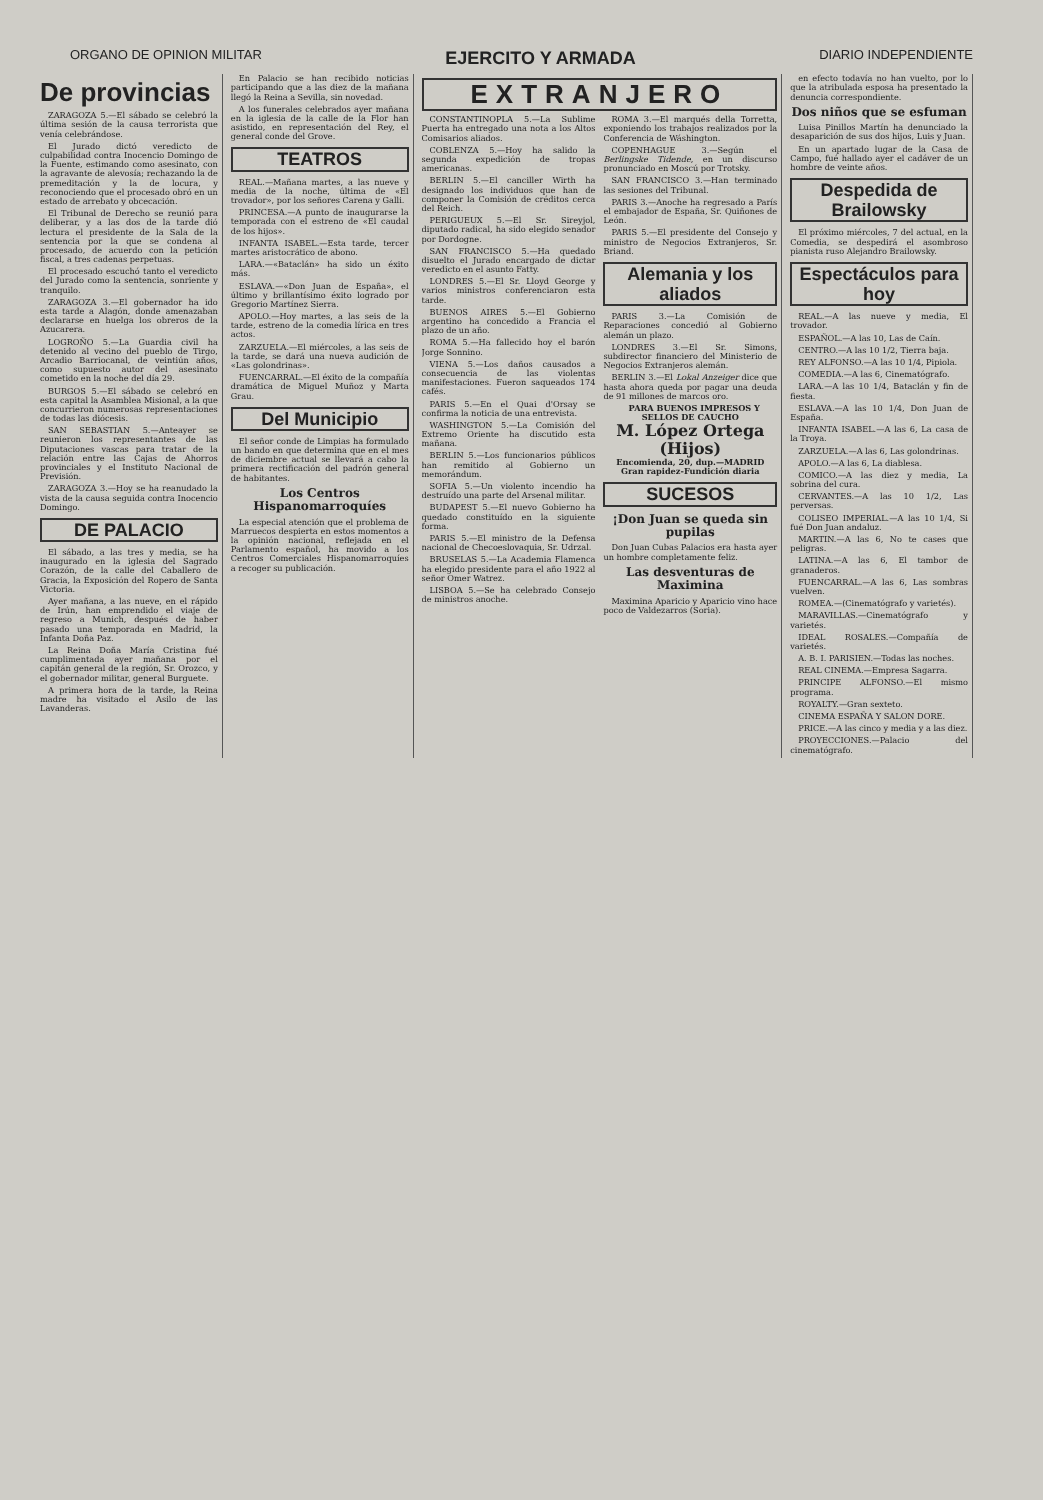ORGANO DE OPINION MILITAR EJERCITO Y ARMADA DIARIO INDEPENDIENTE
De provincias
ZARAGOZA 5.—El sábado se celebró la última sesión de la causa terrorista que venía celebrándose.
El Jurado dictó veredicto de culpabilidad contra Inocencio Domingo de la Fuente, estimando como asesinato, con la agravante de alevosía; rechazando la de premeditación y la de locura, y reconociendo que el procesado obró en un estado de arrebato y obcecación.
El Tribunal de Derecho se reunió para deliberar, y a las dos de la tarde dió lectura el presidente de la Sala de la sentencia por la que se condena al procesado, de acuerdo con la petición fiscal, a tres cadenas perpetuas.
El procesado escuchó tanto el veredicto del Jurado como la sentencia, sonriente y tranquilo.
ZARAGOZA 3.—El gobernador ha ido esta tarde a Alagón, donde amenazaban declararse en huelga los obreros de la Azucarera.
LOGROÑO 5.—La Guardia civil ha detenido al vecino del pueblo de Tirgo, Arcadio Barriocanal, de veintiún años, como supuesto autor del asesinato cometido en la noche del día 29.
BURGOS 5.—El sábado se celebró en esta capital la Asamblea Misional, a la que concurrieron numerosas representaciones de todas las diócesis.
SAN SEBASTIAN 5.—Anteayer se reunieron los representantes de las Diputaciones vascas para tratar de la relación entre las Cajas de Ahorros provinciales y el Instituto Nacional de Previsión.
ZARAGOZA 3.—Hoy se ha reanudado la vista de la causa seguida contra Inocencio Domingo.
DE PALACIO
El sábado, a las tres y media, se ha inaugurado en la iglesia del Sagrado Corazón, de la calle del Caballero de Gracia, la Exposición del Ropero de Santa Victoria.
Ayer mañana, a las nueve, en el rápido de Irún, han emprendido el viaje de regreso a Munich, después de haber pasado una temporada en Madrid, la Infanta Doña Paz.
La Reina Doña María Cristina fué cumplimentada ayer mañana por el capitán general de la región, Sr. Orozco, y el gobernador militar, general Burguete.
A primera hora de la tarde, la Reina madre ha visitado el Asilo de las Lavanderas.
En Palacio se han recibido noticias participando que a las diez de la mañana llegó la Reina a Sevilla, sin novedad.
A los funerales celebrados ayer mañana en la iglesia de la calle de la Flor han asistido, en representación del Rey, el general conde del Grove.
TEATROS
REAL.—Mañana martes, a las nueve y media de la noche, última de «El trovador», por los señores Carena y Galli.
PRINCESA.—A punto de inaugurarse la temporada con el estreno de «El caudal de los hijos».
INFANTA ISABEL.—Esta tarde, tercer martes aristocrático de abono.
LARA.—«Bataclán» ha sido un éxito más.
ESLAVA.—«Don Juan de España», el último y brillantísimo éxito logrado por Gregorio Martínez Sierra.
APOLO.—Hoy martes, a las seis de la tarde, estreno de la comedia lírica en tres actos.
ZARZUELA.—El miércoles, a las seis de la tarde, se dará una nueva audición de «Las golondrinas».
FUENCARRAL.—El éxito de la compañía dramática de Miguel Muñoz y Marta Grau.
Del Municipio
El señor conde de Limpias ha formulado un bando en que determina que en el mes de diciembre actual se llevará a cabo la primera rectificación del padrón general de habitantes.
Los Centros Hispanomarroquíes
La especial atención que el problema de Marruecos despierta en estos momentos a la opinión nacional, reflejada en el Parlamento español, ha movido a los Centros Comerciales Hispanomarroquíes a recoger su publicación.
EXTRANJERO
CONSTANTINOPLA 5.—La Sublime Puerta ha entregado una nota a los Altos Comisarios aliados.
COBLENZA 5.—Hoy ha salido la segunda expedición de tropas americanas.
BERLIN 5.—El canciller Wirth ha designado los individuos que han de componer la Comisión de créditos cerca del Reich.
PERIGUEUX 5.—El Sr. Sireyjol, diputado radical, ha sido elegido senador por Dordogne.
SAN FRANCISCO 5.—Ha quedado disuelto el Jurado encargado de dictar veredicto en el asunto Fatty.
LONDRES 5.—El Sr. Lloyd George y varios ministros conferenciaron esta tarde.
BUENOS AIRES 5.—El Gobierno argentino ha concedido a Francia el plazo de un año.
ROMA 5.—Ha fallecido hoy el barón Jorge Sonnino.
VIENA 5.—Los daños causados a consecuencia de las violentas manifestaciones. Fueron saqueados 174 cafés.
PARIS 5.—En el Quai d'Orsay se confirma la noticia de una entrevista.
WASHINGTON 5.—La Comisión del Extremo Oriente ha discutido esta mañana.
BERLIN 5.—Los funcionarios públicos han remitido al Gobierno un memorándum.
SOFIA 5.—Un violento incendio ha destruído una parte del Arsenal militar.
BUDAPEST 5.—El nuevo Gobierno ha quedado constituído en la siguiente forma.
PARIS 5.—El ministro de la Defensa nacional de Checoeslovaquia, Sr. Udrzal.
BRUSELAS 5.—La Academia Flamenca ha elegido presidente para el año 1922 al señor Omer Watrez.
LISBOA 5.—Se ha celebrado Consejo de ministros anoche.
ROMA 3.—El marqués della Torretta, exponiendo los trabajos realizados por la Conferencia de Wáshington.
COPENHAGUE 3.—Según el Berlingske Tidende, en un discurso pronunciado en Moscú por Trotsky.
SAN FRANCISCO 3.—Han terminado las sesiones del Tribunal.
PARIS 3.—Anoche ha regresado a París el embajador de España, Sr. Quiñones de León.
PARIS 5.—El presidente del Consejo y ministro de Negocios Extranjeros, Sr. Briand.
Alemania y los aliados
PARIS 3.—La Comisión de Reparaciones concedió al Gobierno alemán un plazo.
LONDRES 3.—El Sr. Simons, subdirector financiero del Ministerio de Negocios Extranjeros alemán.
BERLIN 3.—El Lokal Anzeiger dice que hasta ahora queda por pagar una deuda de 91 millones de marcos oro.
PARA BUENOS IMPRESOS Y SELLOS DE CAUCHO
M. López Ortega (Hijos)
Encomienda, 20, dup.—MADRID
Gran rapidez-Fundición diaria
SUCESOS
¡Don Juan se queda sin pupilas
Don Juan Cubas Palacios era hasta ayer un hombre completamente feliz.
Las desventuras de Maximina
Maximina Aparicio y Aparicio vino hace poco de Valdezarros (Soria).
en efecto todavía no han vuelto, por lo que la atribulada esposa ha presentado la denuncia correspondiente.
Dos niños que se esfuman
Luisa Pinillos Martín ha denunciado la desaparición de sus dos hijos, Luis y Juan.
En un apartado lugar de la Casa de Campo, fué hallado ayer el cadáver de un hombre de veinte años.
Despedida de Brailowsky
El próximo miércoles, 7 del actual, en la Comedia, se despedirá el asombroso pianista ruso Alejandro Brailowsky.
Espectáculos para hoy
REAL.—A las nueve y media, El trovador.
ESPAÑOL.—A las 10, Las de Caín.
CENTRO.—A las 10 1/2, Tierra baja.
REY ALFONSO.—A las 10 1/4, Pipiola.
COMEDIA.—A las 6, Cinematógrafo.
LARA.—A las 10 1/4, Bataclán y fin de fiesta.
ESLAVA.—A las 10 1/4, Don Juan de España.
INFANTA ISABEL.—A las 6, La casa de la Troya.
ZARZUELA.—A las 6, Las golondrinas.
APOLO.—A las 6, La diablesa.
COMICO.—A las diez y media, La sobrina del cura.
CERVANTES.—A las 10 1/2, Las perversas.
COLISEO IMPERIAL.—A las 10 1/4, Si fué Don Juan andaluz.
MARTIN.—A las 6, No te cases que peligras.
LATINA.—A las 6, El tambor de granaderos.
FUENCARRAL.—A las 6, Las sombras vuelven.
ROMEA.—(Cinematógrafo y varietés).
MARAVILLAS.—Cinematógrafo y varietés.
IDEAL ROSALES.—Compañía de varietés.
A. B. I. PARISIEN.—Todas las noches.
REAL CINEMA.—Empresa Sagarra.
PRINCIPE ALFONSO.—El mismo programa.
ROYALTY.—Gran sexteto.
CINEMA ESPAÑA Y SALON DORE.
PRICE.—A las cinco y media y a las diez.
PROYECCIONES.—Palacio del cinematógrafo.